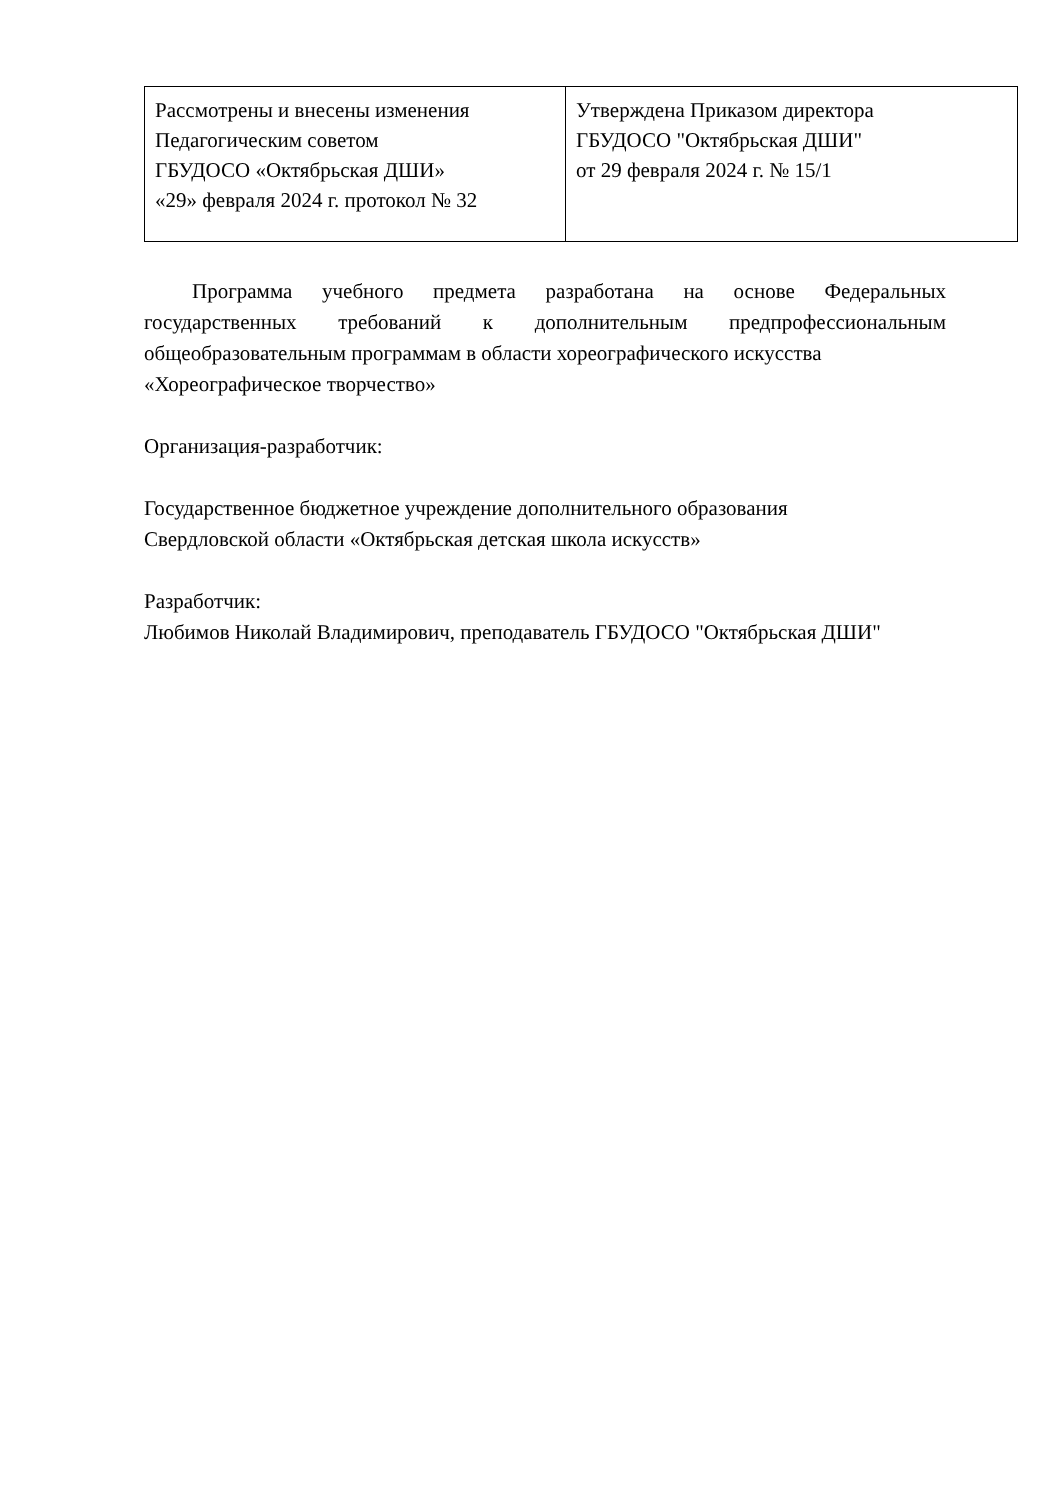| Рассмотрены и внесены изменения Педагогическим советом ГБУДОСО «Октябрьская ДШИ» «29» февраля 2024 г. протокол № 32 | Утверждена Приказом директора ГБУДОСО "Октябрьская ДШИ" от 29 февраля 2024 г. № 15/1 |
Программа учебного предмета разработана на основе Федеральных государственных требований к дополнительным предпрофессиональным общеобразовательным программам в области хореографического искусства
«Хореографическое творчество»
Организация-разработчик:
Государственное бюджетное учреждение дополнительного образования
Свердловской области «Октябрьская детская школа искусств»
Разработчик:
Любимов Николай Владимирович, преподаватель ГБУДОСО "Октябрьская ДШИ"